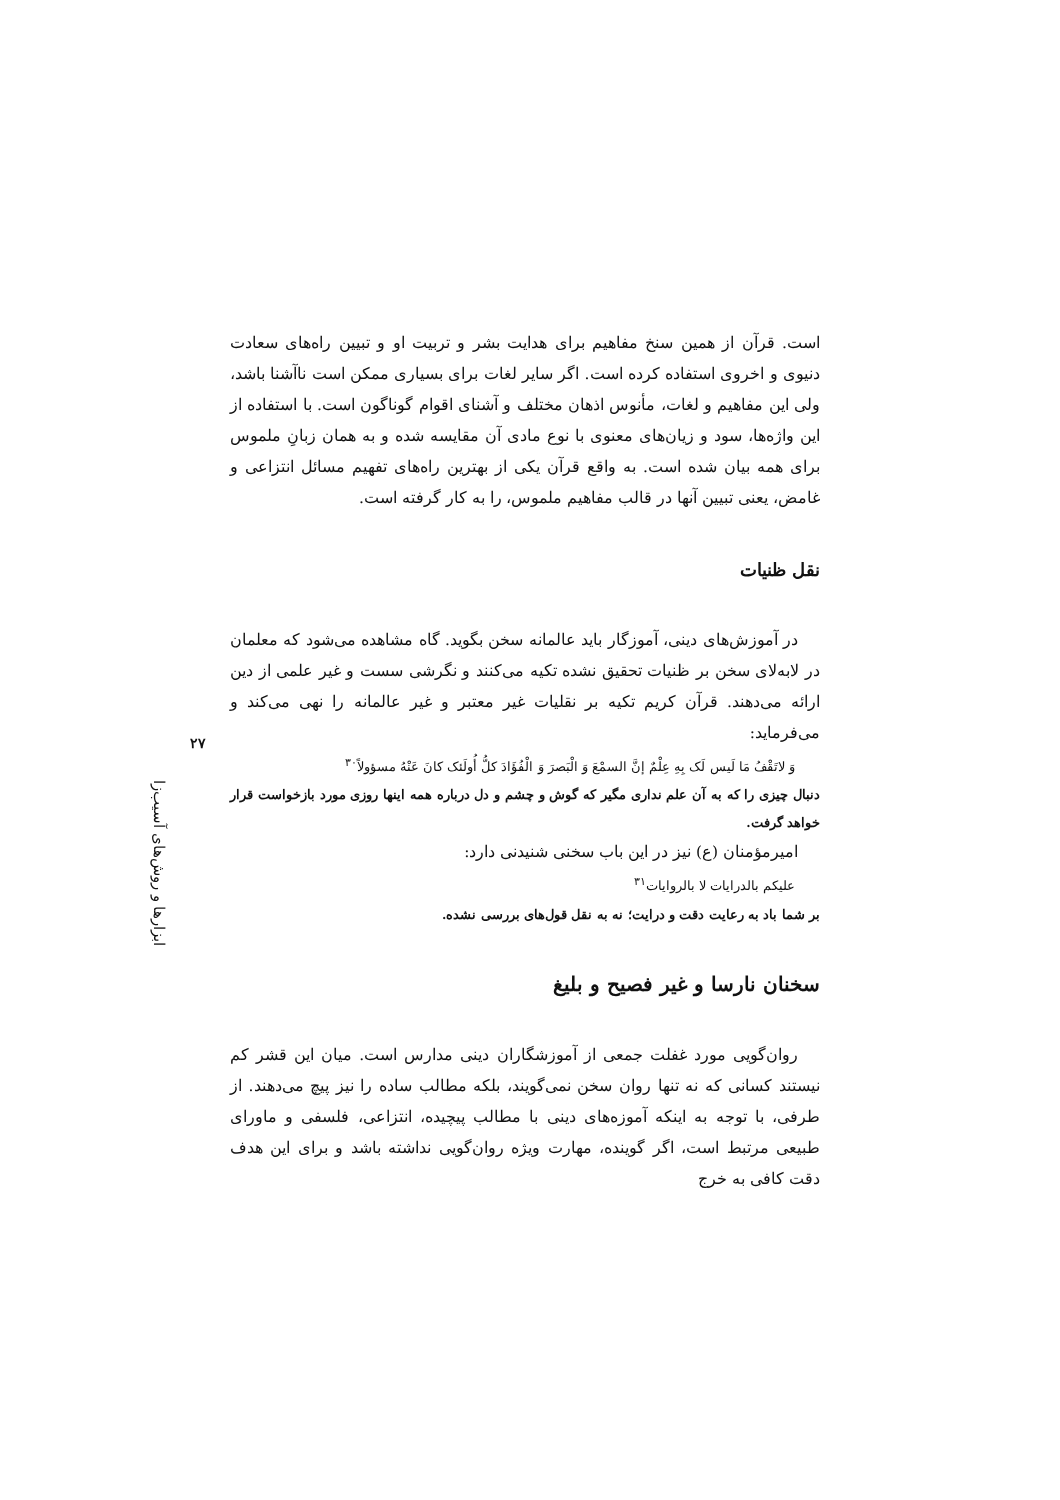است. قرآن از همین سنخ مفاهیم برای هدایت بشر و تربیت او و تبیین راه‌های سعادت دنیوی و اخروی استفاده کرده است. اگر سایر لغات برای بسیاری ممکن است ناآشنا باشد، ولی این مفاهیم و لغات، مأنوس اذهان مختلف و آشنای اقوام گوناگون است. با استفاده از این واژه‌ها، سود و زیان‌های معنوی با نوع مادی آن مقایسه شده و به همان زبانِ ملموس برای همه بیان شده است. به واقع قرآن یکی از بهترین راه‌های تفهیم مسائل انتزاعی و غامض، یعنی تبیین آنها در قالب مفاهیم ملموس، را به کار گرفته است.
نقل ظنیات
در آموزش‌های دینی، آموزگار باید عالمانه سخن بگوید. گاه مشاهده می‌شود که معلمان در لابه‌لای سخن بر ظنیات تحقیق نشده تکیه می‌کنند و نگرشی سست و غیر علمی از دین ارائه می‌دهند. قرآن کریم تکیه بر نقلیات غیر معتبر و غیر عالمانه را نهی می‌کند و می‌فرماید:
وَ لاتَقْفُ مَا لَیس لَک بِهِ عِلْمٌ إنَّ السمْعَ وَ الْبَصرَ وَ الْفُؤَادَ کلُّ أُولَئک کانَ عَنْهُ مسؤولاً<sup>۳۰</sup>
دنبال چیزی را که به آن علم نداری مگیر که گوش و چشم و دل درباره همه اینها روزی مورد بازخواست قرار خواهد گرفت.
امیرمؤمنان (ع) نیز در این باب سخنی شنیدنی دارد:
علیکم بالدرایات لا بالروایات<sup>۳۱</sup>
بر شما باد به رعایت دقت و درایت؛ نه به نقل قول‌های بررسی نشده.
سخنان نارسا و غیر فصیح و بلیغ
روان‌گویی مورد غفلت جمعی از آموزشگاران دینی مدارس است. میان این قشر کم نیستند کسانی که نه تنها روان سخن نمی‌گویند، بلکه مطالب ساده را نیز پیچ می‌دهند. از طرفی، با توجه به اینکه آموزه‌های دینی با مطالب پیچیده، انتزاعی، فلسفی و ماورای طبیعی مرتبط است، اگر گوینده، مهارت ویژه روان‌گویی نداشته باشد و برای این هدف دقت کافی به خرج
۲۷
ابزارها و روش‌های آسیب‌زا